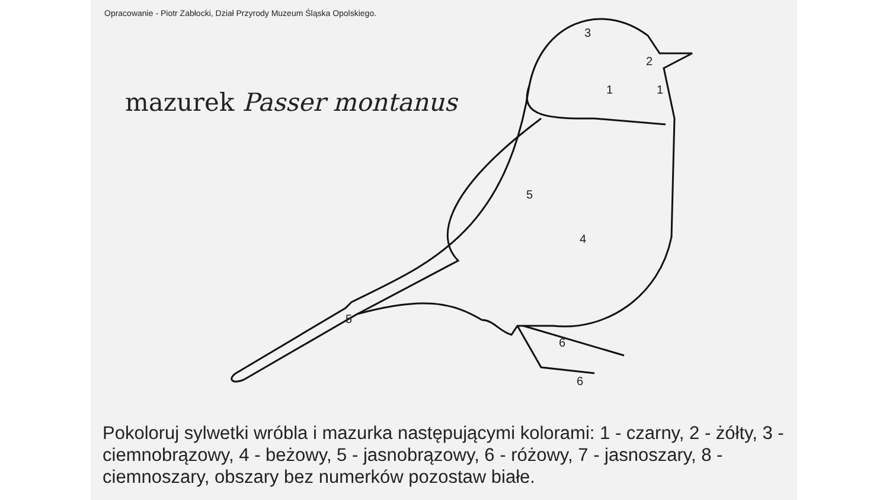Opracowanie - Piotr Zabłocki, Dział Przyrody Muzeum Śląska Opolskiego.
mazurek Passer montanus
3
2
1
1
5
4
5
6
6
Pokoloruj sylwetki wróbla i mazurka następującymi kolorami: 1 - czarny, 2 - żółty, 3 - ciemnobrązowy, 4 - beżowy, 5 - jasnobrązowy, 6 - różowy, 7 - jasnoszary, 8 - ciemnoszary, obszary bez numerków pozostaw białe.